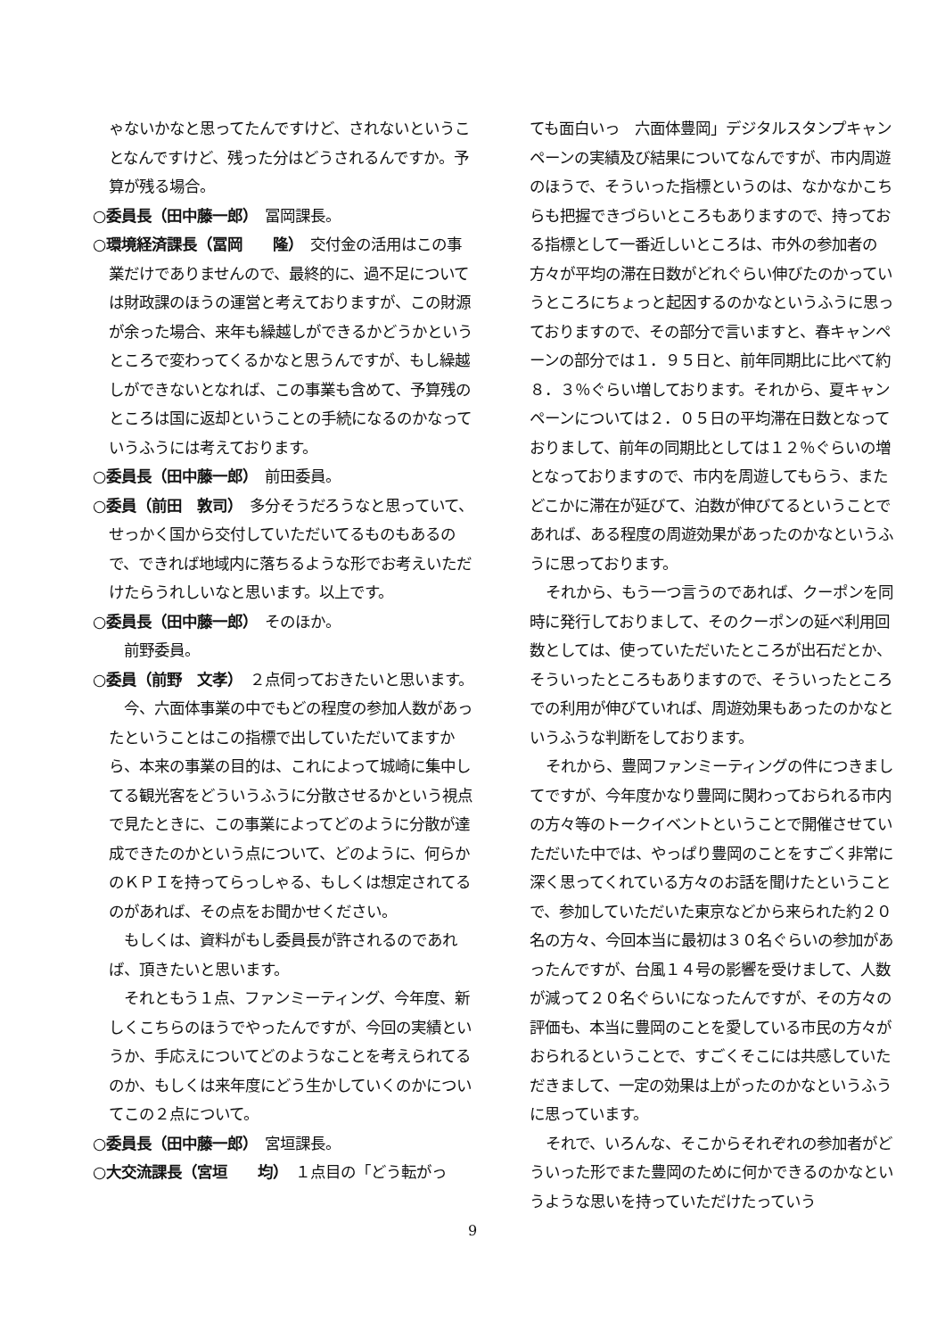ゃないかなと思ってたんですけど、されないということなんですけど、残った分はどうされるんですか。予算が残る場合。
○委員長（田中藤一郎）　冨岡課長。
○環境経済課長（冨岡　　隆）　交付金の活用はこの事業だけでありませんので、最終的に、過不足については財政課のほうの運営と考えておりますが、この財源が余った場合、来年も繰越しができるかどうかというところで変わってくるかなと思うんですが、もし繰越しができないとなれば、この事業も含めて、予算残のところは国に返却ということの手続になるのかなっていうふうには考えております。
○委員長（田中藤一郎）　前田委員。
○委員（前田　敦司）　多分そうだろうなと思っていて、せっかく国から交付していただいてるものもあるので、できれば地域内に落ちるような形でお考えいただけたらうれしいなと思います。以上です。
○委員長（田中藤一郎）　そのほか。
前野委員。
○委員（前野　文孝）　２点伺っておきたいと思います。
今、六面体事業の中でもどの程度の参加人数があったということはこの指標で出していただいてますから、本来の事業の目的は、これによって城崎に集中してる観光客をどういうふうに分散させるかという視点で見たときに、この事業によってどのように分散が達成できたのかという点について、どのように、何らかのＫＰＩを持ってらっしゃる、もしくは想定されてるのがあれば、その点をお聞かせください。
もしくは、資料がもし委員長が許されるのであれば、頂きたいと思います。
それともう１点、ファンミーティング、今年度、新しくこちらのほうでやったんですが、今回の実績というか、手応えについてどのようなことを考えられてるのか、もしくは来年度にどう生かしていくのかについてこの２点について。
○委員長（田中藤一郎）　宮垣課長。
○大交流課長（宮垣　　均）　１点目の「どう転がっ
ても面白いっ　六面体豊岡」デジタルスタンプキャンペーンの実績及び結果についてなんですが、市内周遊のほうで、そういった指標というのは、なかなかこちらも把握できづらいところもありますので、持っておる指標として一番近しいところは、市外の参加者の方々が平均の滞在日数がどれぐらい伸びたのかっていうところにちょっと起因するのかなというふうに思っておりますので、その部分で言いますと、春キャンペーンの部分では１．９５日と、前年同期比に比べて約８．３％ぐらい増しております。それから、夏キャンペーンについては２．０５日の平均滞在日数となっておりまして、前年の同期比としては１２％ぐらいの増となっておりますので、市内を周遊してもらう、またどこかに滞在が延びて、泊数が伸びてるということであれば、ある程度の周遊効果があったのかなというふうに思っております。
それから、もう一つ言うのであれば、クーポンを同時に発行しておりまして、そのクーポンの延べ利用回数としては、使っていただいたところが出石だとか、そういったところもありますので、そういったところでの利用が伸びていれば、周遊効果もあったのかなというふうな判断をしております。
それから、豊岡ファンミーティングの件につきましてですが、今年度かなり豊岡に関わっておられる市内の方々等のトークイベントということで開催させていただいた中では、やっぱり豊岡のことをすごく非常に深く思ってくれている方々のお話を聞けたということで、参加していただいた東京などから来られた約２０名の方々、今回本当に最初は３０名ぐらいの参加があったんですが、台風１４号の影響を受けまして、人数が減って２０名ぐらいになったんですが、その方々の評価も、本当に豊岡のことを愛している市民の方々がおられるということで、すごくそこには共感していただきまして、一定の効果は上がったのかなというふうに思っています。
それで、いろんな、そこからそれぞれの参加者がどういった形でまた豊岡のために何かできるのかなというような思いを持っていただけたっていう
9